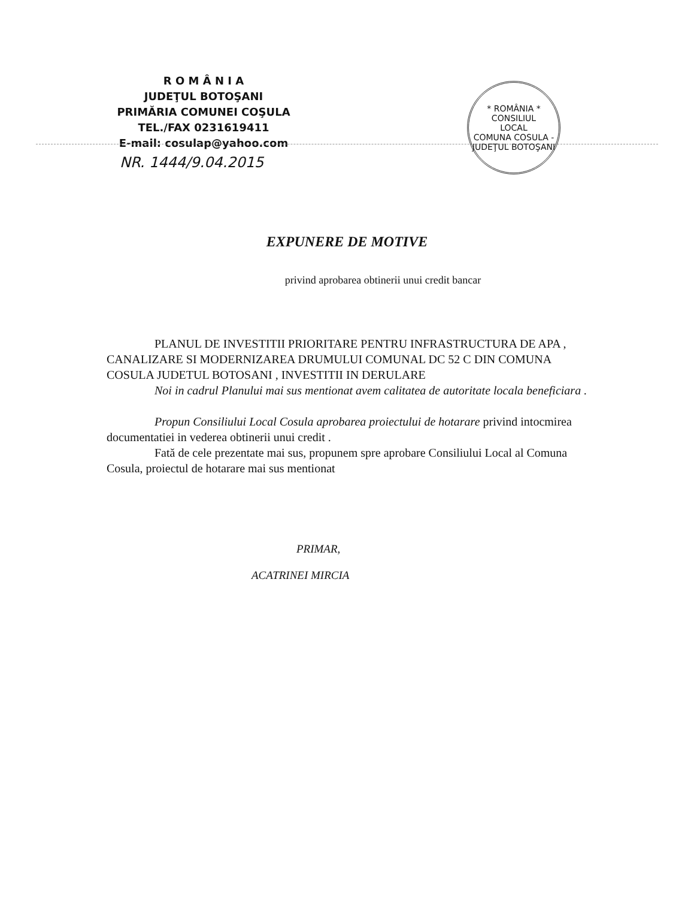R O M Â N I A
JUDEŢUL BOTOŞANI
PRIMĂRIA COMUNEI COŞULA
TEL./FAX 0231619411
E-mail: cosulap@yahoo.com
NR. 1444/9.04.2015
* ROMÂNIA *
CONSILIUL
LOCAL
COMUNA COSULA - JUDEŢUL BOTOŞANI
EXPUNERE DE MOTIVE
privind aprobarea obtinerii unui credit bancar
PLANUL DE INVESTITII PRIORITARE PENTRU INFRASTRUCTURA DE APA , CANALIZARE SI MODERNIZAREA DRUMULUI COMUNAL DC 52 C DIN COMUNA COSULA JUDETUL BOTOSANI , INVESTITII IN DERULARE
Noi in cadrul Planului mai sus mentionat avem calitatea de autoritate locala beneficiara .
Propun Consiliului Local Cosula aprobarea proiectului de hotarare privind intocmirea documentatiei in vederea obtinerii unui credit .
Fată de cele prezentate mai sus, propunem spre aprobare Consiliului Local al Comuna Cosula, proiectul de hotarare mai sus mentionat
PRIMAR,
ACATRINEI MIRCIA